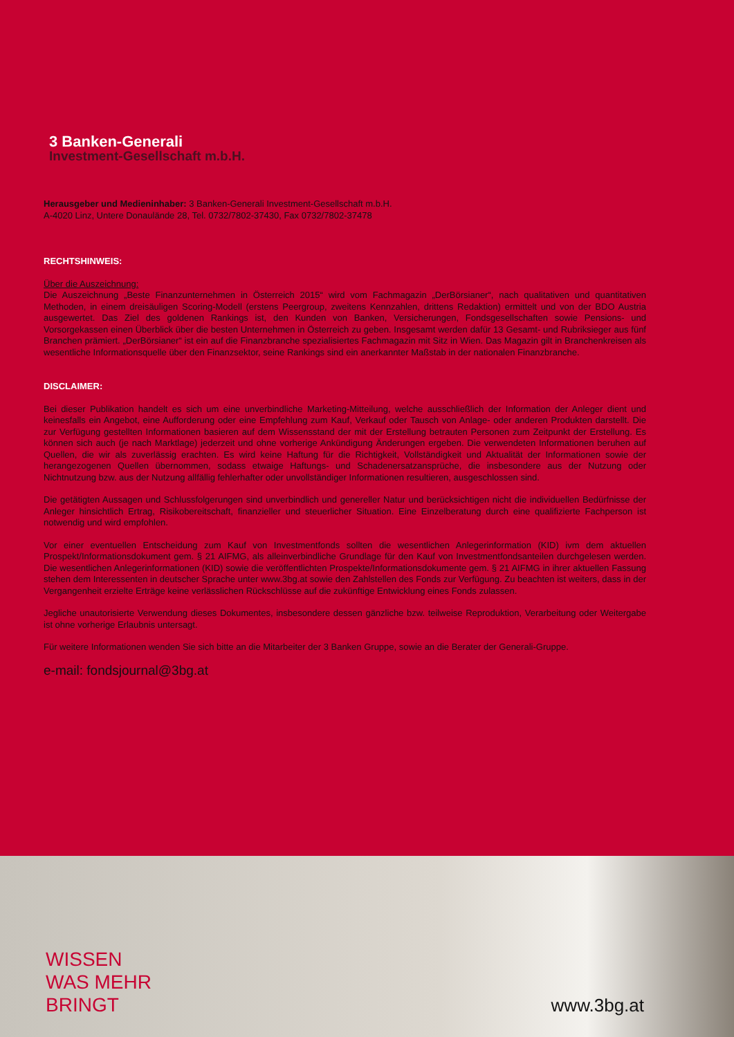3 Banken-Generali
Investment-Gesellschaft m.b.H.
Herausgeber und Medieninhaber: 3 Banken-Generali Investment-Gesellschaft m.b.H.
A-4020 Linz, Untere Donaulände 28, Tel. 0732/7802-37430, Fax 0732/7802-37478
RECHTSHINWEIS:
Über die Auszeichnung:
Die Auszeichnung „Beste Finanzunternehmen in Österreich 2015“ wird vom Fachmagazin „DerBörsianer“, nach qualitativen und quantitativen Methoden, in einem dreisäuligen Scoring-Modell (erstens Peergroup, zweitens Kennzahlen, drittens Redaktion) ermittelt und von der BDO Austria ausgewertet. Das Ziel des goldenen Rankings ist, den Kunden von Banken, Versicherungen, Fondsgesellschaften sowie Pensions- und Vorsorgekassen einen Überblick über die besten Unternehmen in Österreich zu geben. Insgesamt werden dafür 13 Gesamt- und Rubriksieger aus fünf Branchen prämiert. „DerBörsianer“ ist ein auf die Finanzbranche spezialisiertes Fachmagazin mit Sitz in Wien. Das Magazin gilt in Branchenkreisen als wesentliche Informationsquelle über den Finanzsektor, seine Rankings sind ein anerkannter Maßstab in der nationalen Finanzbranche.
DISCLAIMER:
Bei dieser Publikation handelt es sich um eine unverbindliche Marketing-Mitteilung, welche ausschließlich der Information der Anleger dient und keinesfalls ein Angebot, eine Aufforderung oder eine Empfehlung zum Kauf, Verkauf oder Tausch von Anlage- oder anderen Produkten darstellt. Die zur Verfügung gestellten Informationen basieren auf dem Wissensstand der mit der Erstellung betrauten Personen zum Zeitpunkt der Erstellung. Es können sich auch (je nach Marktlage) jederzeit und ohne vorherige Ankündigung Änderungen ergeben. Die verwendeten Informationen beruhen auf Quellen, die wir als zuverlässig erachten. Es wird keine Haftung für die Richtigkeit, Vollständigkeit und Aktualität der Informationen sowie der herangezogenen Quellen übernommen, sodass etwaige Haftungs- und Schadenersatzansprüche, die insbesondere aus der Nutzung oder Nichtnutzung bzw. aus der Nutzung allfällig fehlerhafter oder unvollständiger Informationen resultieren, ausgeschlossen sind.
Die getätigten Aussagen und Schlussfolgerungen sind unverbindlich und genereller Natur und berücksichtigen nicht die individuellen Bedürfnisse der Anleger hinsichtlich Ertrag, Risikobereitschaft, finanzieller und steuerlicher Situation. Eine Einzelberatung durch eine qualifizierte Fachperson ist notwendig und wird empfohlen.
Vor einer eventuellen Entscheidung zum Kauf von Investmentfonds sollten die wesentlichen Anlegerinformation (KID) ivm dem aktuellen Prospekt/Informationsdokument gem. § 21 AIFMG, als alleinverbindliche Grundlage für den Kauf von Investmentfondsanteilen durchgelesen werden. Die wesentlichen Anlegerinformationen (KID) sowie die veröffentlichten Prospekte/Informationsdokumente gem. § 21 AIFMG in ihrer aktuellen Fassung stehen dem Interessenten in deutscher Sprache unter www.3bg.at sowie den Zahlstellen des Fonds zur Verfügung. Zu beachten ist weiters, dass in der Vergangenheit erzielte Erträge keine verlässlichen Rückschlüsse auf die zukünftige Entwicklung eines Fonds zulassen.
Jegliche unautorisierte Verwendung dieses Dokumentes, insbesondere dessen gänzliche bzw. teilweise Reproduktion, Verarbeitung oder Weitergabe ist ohne vorherige Erlaubnis untersagt.
Für weitere Informationen wenden Sie sich bitte an die Mitarbeiter der 3 Banken Gruppe, sowie an die Berater der Generali-Gruppe.
e-mail: fondsjournal@3bg.at
WISSEN
WAS MEHR
BRINGT
www.3bg.at